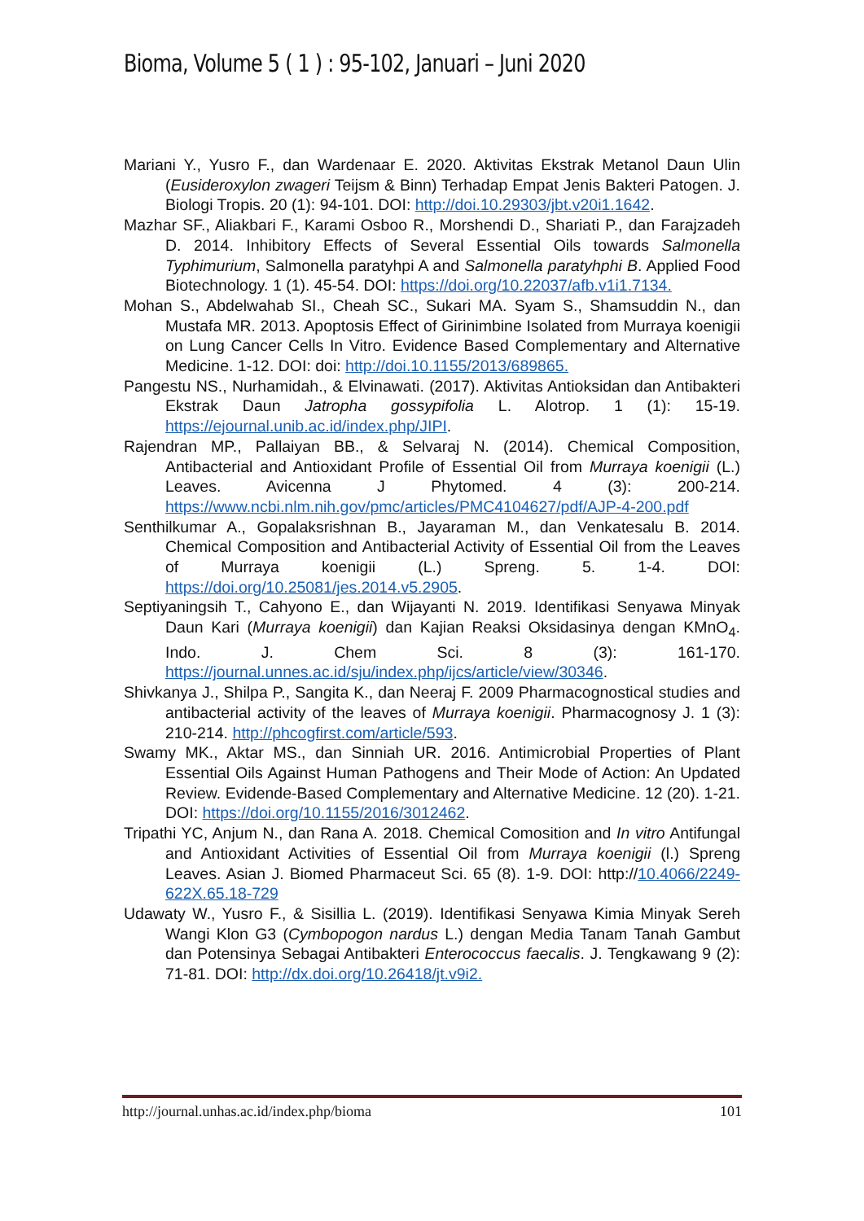Bioma, Volume 5 ( 1 ) : 95-102, Januari – Juni 2020
Mariani Y., Yusro F., dan Wardenaar E. 2020. Aktivitas Ekstrak Metanol Daun Ulin (Eusideroxylon zwageri Teijsm & Binn) Terhadap Empat Jenis Bakteri Patogen. J. Biologi Tropis. 20 (1): 94-101. DOI: http://doi.10.29303/jbt.v20i1.1642.
Mazhar SF., Aliakbari F., Karami Osboo R., Morshendi D., Shariati P., dan Farajzadeh D. 2014. Inhibitory Effects of Several Essential Oils towards Salmonella Typhimurium, Salmonella paratyhpi A and Salmonella paratyhphi B. Applied Food Biotechnology. 1 (1). 45-54. DOI: https://doi.org/10.22037/afb.v1i1.7134.
Mohan S., Abdelwahab SI., Cheah SC., Sukari MA. Syam S., Shamsuddin N., dan Mustafa MR. 2013. Apoptosis Effect of Girinimbine Isolated from Murraya koenigii on Lung Cancer Cells In Vitro. Evidence Based Complementary and Alternative Medicine. 1-12. DOI: doi: http://doi.10.1155/2013/689865.
Pangestu NS., Nurhamidah., & Elvinawati. (2017). Aktivitas Antioksidan dan Antibakteri Ekstrak Daun Jatropha gossypifolia L. Alotrop. 1 (1): 15-19. https://ejournal.unib.ac.id/index.php/JIPI.
Rajendran MP., Pallaiyan BB., & Selvaraj N. (2014). Chemical Composition, Antibacterial and Antioxidant Profile of Essential Oil from Murraya koenigii (L.) Leaves. Avicenna J Phytomed. 4 (3): 200-214. https://www.ncbi.nlm.nih.gov/pmc/articles/PMC4104627/pdf/AJP-4-200.pdf
Senthilkumar A., Gopalaksrishnan B., Jayaraman M., dan Venkatesalu B. 2014. Chemical Composition and Antibacterial Activity of Essential Oil from the Leaves of Murraya koenigii (L.) Spreng. 5. 1-4. DOI: https://doi.org/10.25081/jes.2014.v5.2905.
Septiyaningsih T., Cahyono E., dan Wijayanti N. 2019. Identifikasi Senyawa Minyak Daun Kari (Murraya koenigii) dan Kajian Reaksi Oksidasinya dengan KMnO<sub>4</sub>. Indo. J. Chem Sci. 8 (3): 161-170. https://journal.unnes.ac.id/sju/index.php/ijcs/article/view/30346.
Shivkanya J., Shilpa P., Sangita K., dan Neeraj F. 2009 Pharmacognostical studies and antibacterial activity of the leaves of Murraya koenigii. Pharmacognosy J. 1 (3): 210-214. http://phcogfirst.com/article/593.
Swamy MK., Aktar MS., dan Sinniah UR. 2016. Antimicrobial Properties of Plant Essential Oils Against Human Pathogens and Their Mode of Action: An Updated Review. Evidende-Based Complementary and Alternative Medicine. 12 (20). 1-21. DOI: https://doi.org/10.1155/2016/3012462.
Tripathi YC, Anjum N., dan Rana A. 2018. Chemical Comosition and In vitro Antifungal and Antioxidant Activities of Essential Oil from Murraya koenigii (l.) Spreng Leaves. Asian J. Biomed Pharmaceut Sci. 65 (8). 1-9. DOI: http://10.4066/2249-622X.65.18-729
Udawaty W., Yusro F., & Sisillia L. (2019). Identifikasi Senyawa Kimia Minyak Sereh Wangi Klon G3 (Cymbopogon nardus L.) dengan Media Tanam Tanah Gambut dan Potensinya Sebagai Antibakteri Enterococcus faecalis. J. Tengkawang 9 (2): 71-81. DOI: http://dx.doi.org/10.26418/jt.v9i2.
http://journal.unhas.ac.id/index.php/bioma 101